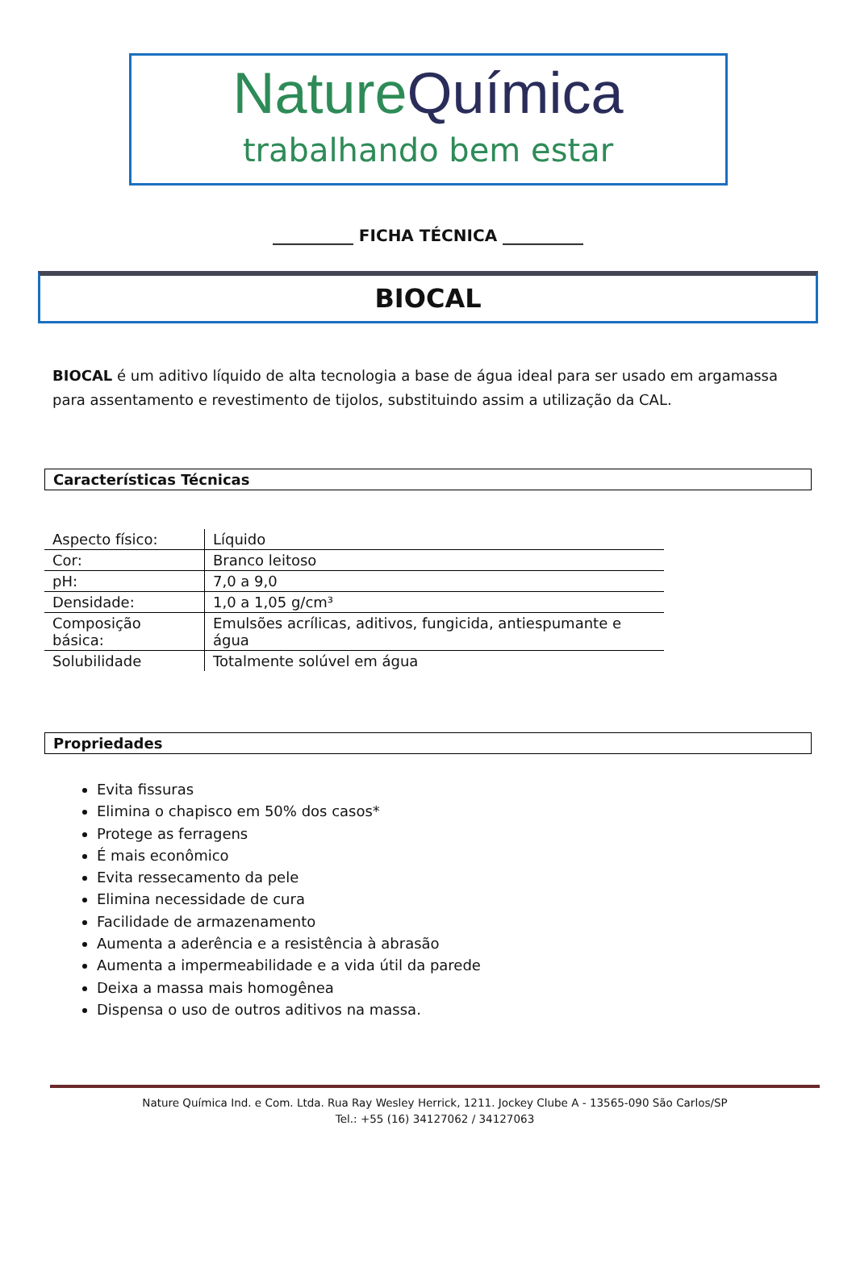NatureQuímica
trabalhando bem estar
__________ FICHA TÉCNICA __________
BIOCAL
BIOCAL é um aditivo líquido de alta tecnologia a base de água ideal para ser usado em argamassa para assentamento e revestimento de tijolos, substituindo assim a utilização da CAL.
Características Técnicas
| Aspecto físico: | Líquido |
| Cor: | Branco leitoso |
| pH: | 7,0 a 9,0 |
| Densidade: | 1,0 a 1,05 g/cm³ |
| Composição básica: | Emulsões acrílicas, aditivos, fungicida, antiespumante e água |
| Solubilidade | Totalmente solúvel em água |
Propriedades
Evita fissuras
Elimina o chapisco em 50% dos casos*
Protege as ferragens
É mais econômico
Evita ressecamento da pele
Elimina necessidade de cura
Facilidade de armazenamento
Aumenta a aderência e a resistência à abrasão
Aumenta a impermeabilidade e a vida útil da parede
Deixa a massa mais homogênea
Dispensa o uso de outros aditivos na massa.
Nature Química Ind. e Com. Ltda. Rua Ray Wesley Herrick, 1211. Jockey Clube A - 13565-090 São Carlos/SP
Tel.: +55 (16) 34127062 / 34127063